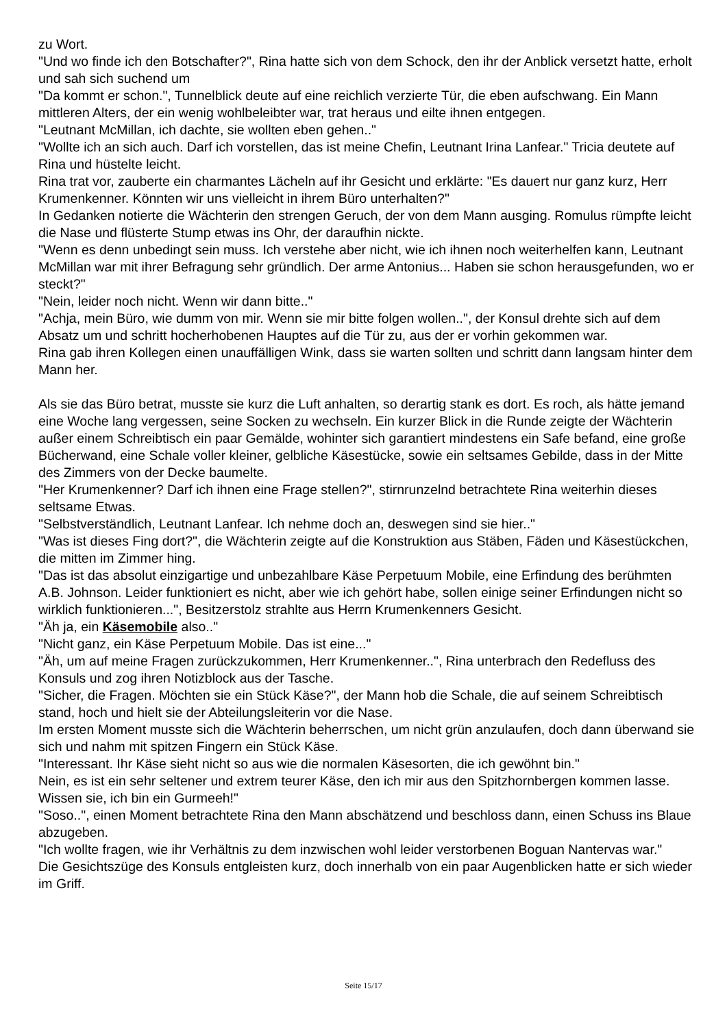zu Wort.
"Und wo finde ich den Botschafter?", Rina hatte sich von dem Schock, den ihr der Anblick versetzt hatte, erholt und sah sich suchend um
"Da kommt er schon.", Tunnelblick deute auf eine reichlich verzierte Tür, die eben aufschwang. Ein Mann mittleren Alters, der ein wenig wohlbeleibter war, trat heraus und eilte ihnen entgegen.
"Leutnant McMillan, ich dachte, sie wollten eben gehen.."
"Wollte ich an sich auch. Darf ich vorstellen, das ist meine Chefin, Leutnant Irina Lanfear." Tricia deutete auf Rina und hüstelte leicht.
Rina trat vor, zauberte ein charmantes Lächeln auf ihr Gesicht und erklärte: "Es dauert nur ganz kurz, Herr Krumenkenner. Könnten wir uns vielleicht in ihrem Büro unterhalten?"
In Gedanken notierte die Wächterin den strengen Geruch, der von dem Mann ausging. Romulus rümpfte leicht die Nase und flüsterte Stump etwas ins Ohr, der daraufhin nickte.
"Wenn es denn unbedingt sein muss. Ich verstehe aber nicht, wie ich ihnen noch weiterhelfen kann, Leutnant McMillan war mit ihrer Befragung sehr gründlich. Der arme Antonius... Haben sie schon herausgefunden, wo er steckt?"
"Nein, leider noch nicht. Wenn wir dann bitte.."
"Achja, mein Büro, wie dumm von mir. Wenn sie mir bitte folgen wollen..", der Konsul drehte sich auf dem Absatz um und schritt hocherhobenen Hauptes auf die Tür zu, aus der er vorhin gekommen war.
Rina gab ihren Kollegen einen unauffälligen Wink, dass sie warten sollten und schritt dann langsam hinter dem Mann her.
Als sie das Büro betrat, musste sie kurz die Luft anhalten, so derartig stank es dort. Es roch, als hätte jemand eine Woche lang vergessen, seine Socken zu wechseln. Ein kurzer Blick in die Runde zeigte der Wächterin außer einem Schreibtisch ein paar Gemälde, wohinter sich garantiert mindestens ein Safe befand, eine große Bücherwand, eine Schale voller kleiner, gelbliche Käsestücke, sowie ein seltsames Gebilde, dass in der Mitte des Zimmers von der Decke baumelte.
"Her Krumenkenner? Darf ich ihnen eine Frage stellen?", stirnrunzelnd betrachtete Rina weiterhin dieses seltsame Etwas.
"Selbstverständlich, Leutnant Lanfear. Ich nehme doch an, deswegen sind sie hier.."
"Was ist dieses Fing dort?", die Wächterin zeigte auf die Konstruktion aus Stäben, Fäden und Käsestückchen, die mitten im Zimmer hing.
"Das ist das absolut einzigartige und unbezahlbare Käse Perpetuum Mobile, eine Erfindung des berühmten A.B. Johnson. Leider funktioniert es nicht, aber wie ich gehört habe, sollen einige seiner Erfindungen nicht so wirklich funktionieren...", Besitzerstolz strahlte aus Herrn Krumenkenners Gesicht.
"Äh ja, ein Käsemobile also.."
"Nicht ganz, ein Käse Perpetuum Mobile. Das ist eine..."
"Äh, um auf meine Fragen zurückzukommen, Herr Krumenkenner..", Rina unterbrach den Redefluss des Konsuls und zog ihren Notizblock aus der Tasche.
"Sicher, die Fragen. Möchten sie ein Stück Käse?", der Mann hob die Schale, die auf seinem Schreibtisch stand, hoch und hielt sie der Abteilungsleiterin vor die Nase.
Im ersten Moment musste sich die Wächterin beherrschen, um nicht grün anzulaufen, doch dann überwand sie sich und nahm mit spitzen Fingern ein Stück Käse.
"Interessant. Ihr Käse sieht nicht so aus wie die normalen Käsesorten, die ich gewöhnt bin."
Nein, es ist ein sehr seltener und extrem teurer Käse, den ich mir aus den Spitzhornbergen kommen lasse. Wissen sie, ich bin ein Gurmeeh!"
"Soso..", einen Moment betrachtete Rina den Mann abschätzend und beschloss dann, einen Schuss ins Blaue abzugeben.
"Ich wollte fragen, wie ihr Verhältnis zu dem inzwischen wohl leider verstorbenen Boguan Nantervas war."
Die Gesichtszüge des Konsuls entgleisten kurz, doch innerhalb von ein paar Augenblicken hatte er sich wieder im Griff.
Seite 15/17